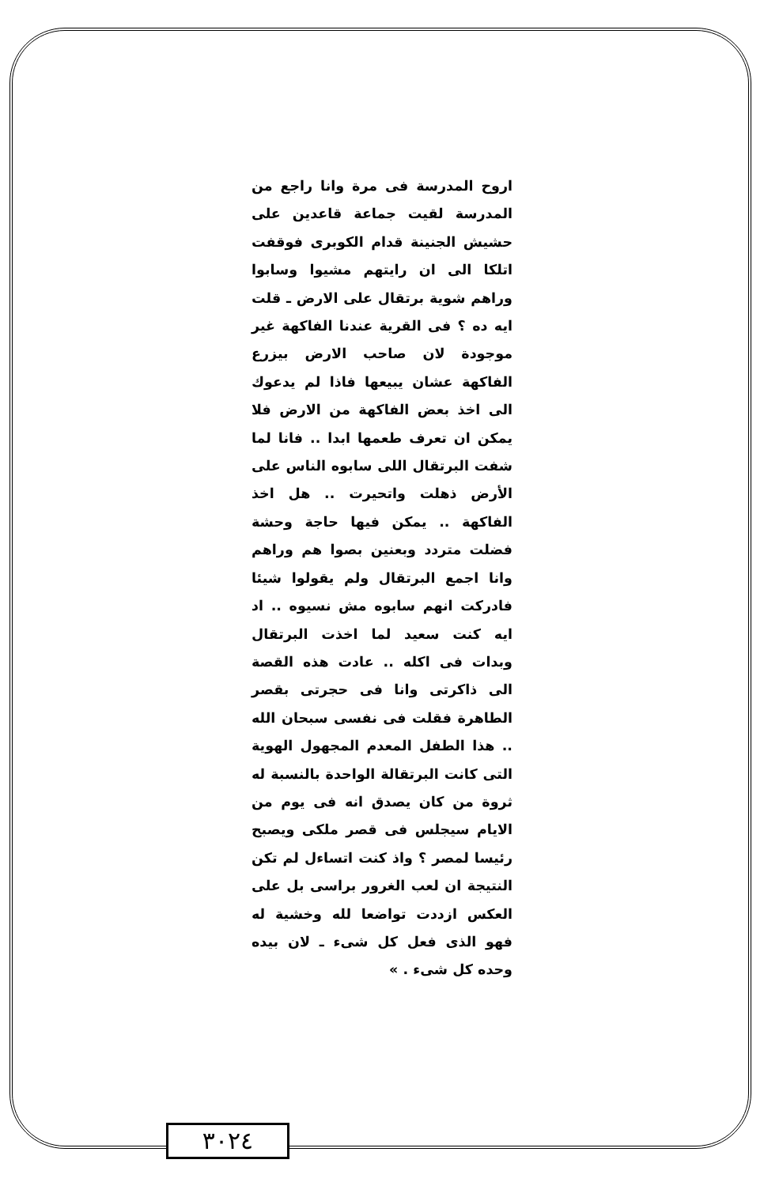اروح المدرسة فى مرة وانا راجع من المدرسة لقيت جماعة قاعدين على حشيش الجنينة قدام الكوبرى فوقفت اتلكا الى ان رايتهم مشيوا وسابوا وراهم شوية برتقال على الارض ـ قلت ايه ده ؟ فى القرية عندنا الفاكهة غير موجودة لان صاحب الارض بيزرع الفاكهة عشان يبيعها فاذا لم يدعوك الى اخذ بعض الفاكهة من الارض فلا يمكن ان تعرف طعمها ابدا .. فانا لما شفت البرتقال اللى سابوه الناس على الأرض ذهلت واتحيرت .. هل اخذ الفاكهة .. يمكن فيها حاجة وحشة فضلت متردد وبعنين بصوا هم وراهم وانا اجمع البرتقال ولم يقولوا شيئا فادركت انهم سابوه مش نسيوه .. اد ايه كنت سعيد لما اخذت البرتقال وبدات فى اكله .. عادت هذه القصة الى ذاكرتى وانا فى حجرتى بقصر الطاهرة فقلت فى نفسى سبحان الله .. هذا الطفل المعدم المجهول الهوية التى كانت البرتقالة الواحدة بالنسبة له ثروة من كان يصدق انه فى يوم من الايام سيجلس فى قصر ملكى ويصبح رئيسا لمصر ؟ واذ كنت اتساءل لم تكن النتيجة ان لعب الغرور براسى بل على العكس ازددت تواضعا لله وخشية له فهو الذى فعل كل شىء ـ لان بيده وحده كل شىء . »
٣٠٢٤